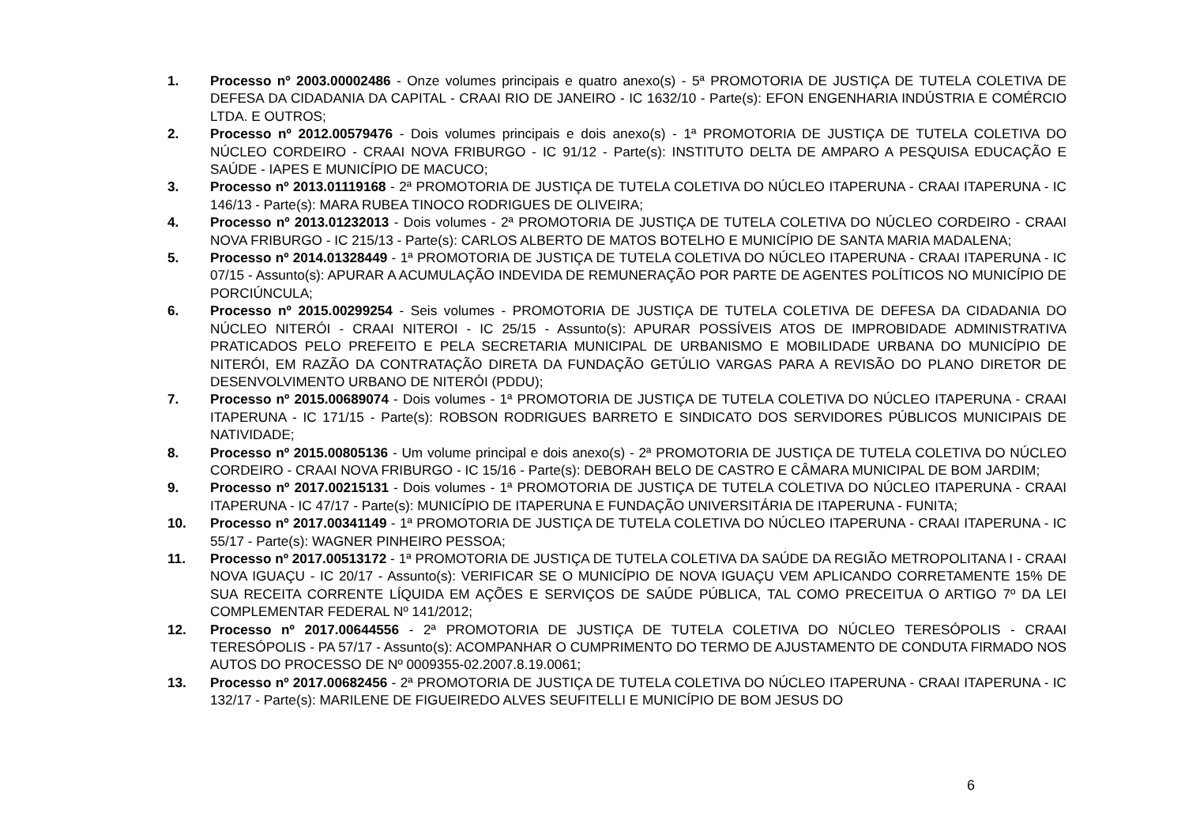1. Processo nº 2003.00002486 - Onze volumes principais e quatro anexo(s) - 5ª PROMOTORIA DE JUSTIÇA DE TUTELA COLETIVA DE DEFESA DA CIDADANIA DA CAPITAL - CRAAI RIO DE JANEIRO - IC 1632/10 - Parte(s): EFON ENGENHARIA INDÚSTRIA E COMÉRCIO LTDA. E OUTROS;
2. Processo nº 2012.00579476 - Dois volumes principais e dois anexo(s) - 1ª PROMOTORIA DE JUSTIÇA DE TUTELA COLETIVA DO NÚCLEO CORDEIRO - CRAAI NOVA FRIBURGO - IC 91/12 - Parte(s): INSTITUTO DELTA DE AMPARO A PESQUISA EDUCAÇÃO E SAÚDE - IAPES E MUNICÍPIO DE MACUCO;
3. Processo nº 2013.01119168 - 2ª PROMOTORIA DE JUSTIÇA DE TUTELA COLETIVA DO NÚCLEO ITAPERUNA - CRAAI ITAPERUNA - IC 146/13 - Parte(s): MARA RUBEA TINOCO RODRIGUES DE OLIVEIRA;
4. Processo nº 2013.01232013 - Dois volumes - 2ª PROMOTORIA DE JUSTIÇA DE TUTELA COLETIVA DO NÚCLEO CORDEIRO - CRAAI NOVA FRIBURGO - IC 215/13 - Parte(s): CARLOS ALBERTO DE MATOS BOTELHO E MUNICÍPIO DE SANTA MARIA MADALENA;
5. Processo nº 2014.01328449 - 1ª PROMOTORIA DE JUSTIÇA DE TUTELA COLETIVA DO NÚCLEO ITAPERUNA - CRAAI ITAPERUNA - IC 07/15 - Assunto(s): APURAR A ACUMULAÇÃO INDEVIDA DE REMUNERAÇÃO POR PARTE DE AGENTES POLÍTICOS NO MUNICÍPIO DE PORCIÚNCULA;
6. Processo nº 2015.00299254 - Seis volumes - PROMOTORIA DE JUSTIÇA DE TUTELA COLETIVA DE DEFESA DA CIDADANIA DO NÚCLEO NITERÓI - CRAAI NITEROI - IC 25/15 - Assunto(s): APURAR POSSÍVEIS ATOS DE IMPROBIDADE ADMINISTRATIVA PRATICADOS PELO PREFEITO E PELA SECRETARIA MUNICIPAL DE URBANISMO E MOBILIDADE URBANA DO MUNICÍPIO DE NITERÓI, EM RAZÃO DA CONTRATAÇÃO DIRETA DA FUNDAÇÃO GETÚLIO VARGAS PARA A REVISÃO DO PLANO DIRETOR DE DESENVOLVIMENTO URBANO DE NITERÓI (PDDU);
7. Processo nº 2015.00689074 - Dois volumes - 1ª PROMOTORIA DE JUSTIÇA DE TUTELA COLETIVA DO NÚCLEO ITAPERUNA - CRAAI ITAPERUNA - IC 171/15 - Parte(s): ROBSON RODRIGUES BARRETO E SINDICATO DOS SERVIDORES PÚBLICOS MUNICIPAIS DE NATIVIDADE;
8. Processo nº 2015.00805136 - Um volume principal e dois anexo(s) - 2ª PROMOTORIA DE JUSTIÇA DE TUTELA COLETIVA DO NÚCLEO CORDEIRO - CRAAI NOVA FRIBURGO - IC 15/16 - Parte(s): DEBORAH BELO DE CASTRO E CÂMARA MUNICIPAL DE BOM JARDIM;
9. Processo nº 2017.00215131 - Dois volumes - 1ª PROMOTORIA DE JUSTIÇA DE TUTELA COLETIVA DO NÚCLEO ITAPERUNA - CRAAI ITAPERUNA - IC 47/17 - Parte(s): MUNICÍPIO DE ITAPERUNA E FUNDAÇÃO UNIVERSITÁRIA DE ITAPERUNA - FUNITA;
10. Processo nº 2017.00341149 - 1ª PROMOTORIA DE JUSTIÇA DE TUTELA COLETIVA DO NÚCLEO ITAPERUNA - CRAAI ITAPERUNA - IC 55/17 - Parte(s): WAGNER PINHEIRO PESSOA;
11. Processo nº 2017.00513172 - 1ª PROMOTORIA DE JUSTIÇA DE TUTELA COLETIVA DA SAÚDE DA REGIÃO METROPOLITANA I - CRAAI NOVA IGUAÇU - IC 20/17 - Assunto(s): VERIFICAR SE O MUNICÍPIO DE NOVA IGUAÇU VEM APLICANDO CORRETAMENTE 15% DE SUA RECEITA CORRENTE LÍQUIDA EM AÇÕES E SERVIÇOS DE SAÚDE PÚBLICA, TAL COMO PRECEITUA O ARTIGO 7º DA LEI COMPLEMENTAR FEDERAL Nº 141/2012;
12. Processo nº 2017.00644556 - 2ª PROMOTORIA DE JUSTIÇA DE TUTELA COLETIVA DO NÚCLEO TERESÓPOLIS - CRAAI TERESÓPOLIS - PA 57/17 - Assunto(s): ACOMPANHAR O CUMPRIMENTO DO TERMO DE AJUSTAMENTO DE CONDUTA FIRMADO NOS AUTOS DO PROCESSO DE Nº 0009355-02.2007.8.19.0061;
13. Processo nº 2017.00682456 - 2ª PROMOTORIA DE JUSTIÇA DE TUTELA COLETIVA DO NÚCLEO ITAPERUNA - CRAAI ITAPERUNA - IC 132/17 - Parte(s): MARILENE DE FIGUEIREDO ALVES SEUFITELLI E MUNICÍPIO DE BOM JESUS DO
6